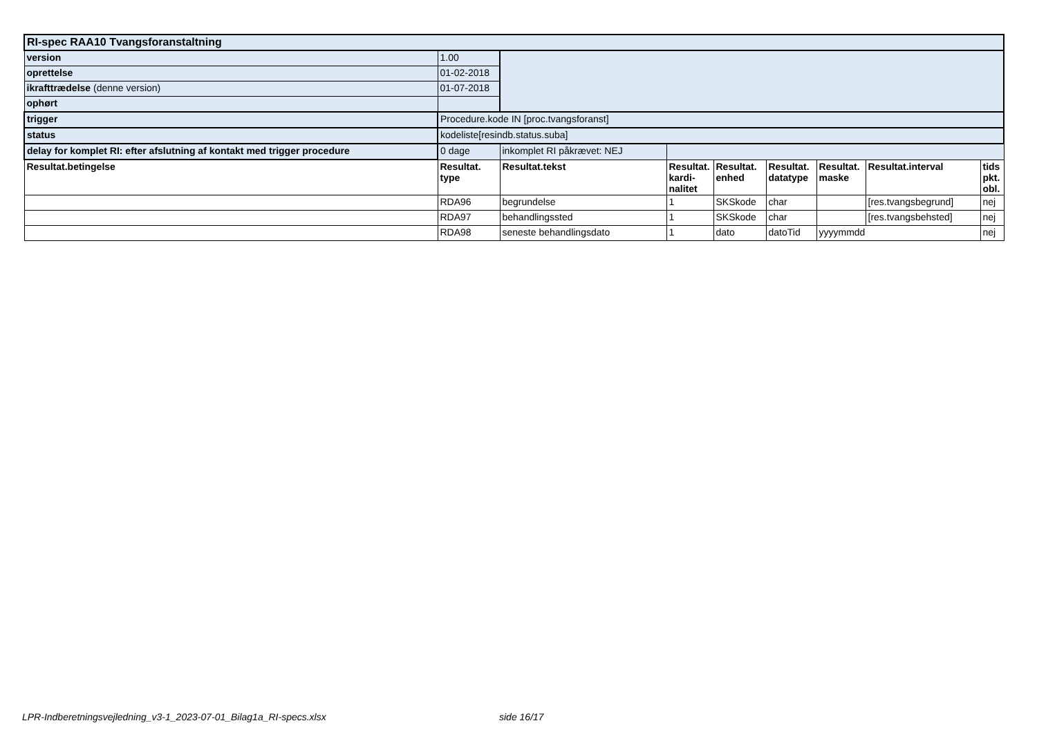| RI-spec RAA10 Tvangsforanstaltning | | | | | | | | |
| --- | --- | --- | --- | --- | --- | --- | --- | --- |
| version | 1.00 | | | | | | | |
| oprettelse | 01-02-2018 | | | | | | | |
| ikrafttrædelse (denne version) | 01-07-2018 | | | | | | | |
| ophørt | | | | | | | | |
| trigger | Procedure.kode IN [proc.tvangsforanst] | | | | | | | |
| status | kodeliste[resindb.status.suba] | | | | | | | |
| delay for komplet RI: efter afslutning af kontakt med trigger procedure | 0 dage | inkomplet RI påkrævet: NEJ | | | | | | |
| Resultat.betingelse | Resultat. type | Resultat.tekst | Resultat. kardi-nalitet | Resultat. enhed | Resultat. datatype | Resultat. maske | Resultat.interval | tids pkt. obl. |
| | RDA96 | begrundelse | 1 | SKSkode | char | | [res.tvangsbegrund] | nej |
| | RDA97 | behandlingssted | 1 | SKSkode | char | | [res.tvangsbehsted] | nej |
| | RDA98 | seneste behandlingsdato | 1 | dato | datoTid | yyyymmdd | | nej |
LPR-Indberetningsvejledning_v3-1_2023-07-01_Bilag1a_RI-specs.xlsx
side 16/17